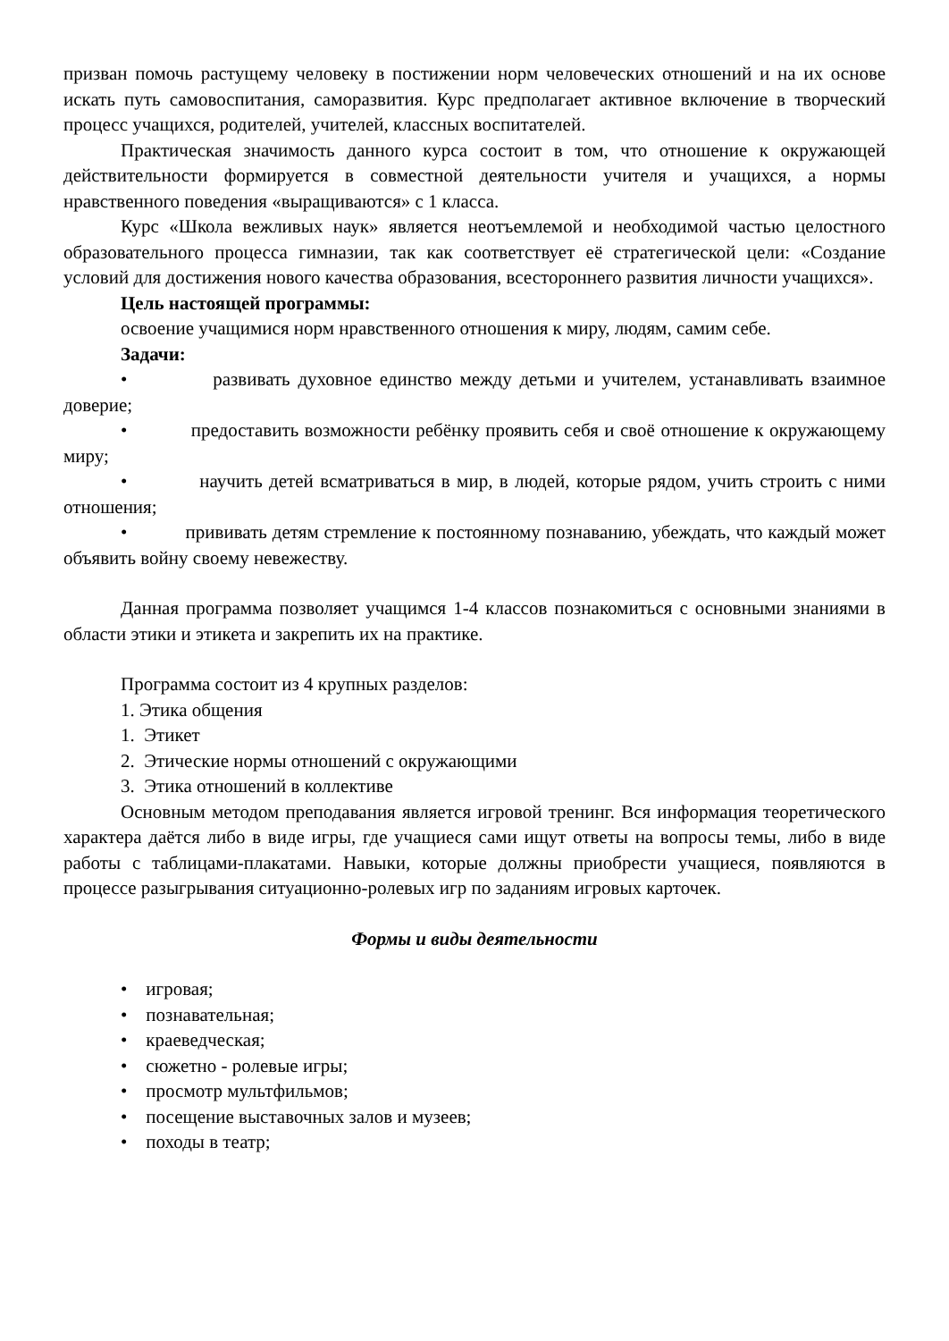призван помочь растущему человеку в постижении норм человеческих отношений и на их основе искать путь самовоспитания, саморазвития. Курс предполагает активное включение в творческий процесс учащихся, родителей, учителей, классных воспитателей.
Практическая значимость данного курса состоит в том, что отношение к окружающей действительности формируется в совместной деятельности учителя и учащихся, а нормы нравственного поведения «выращиваются» с 1 класса.
Курс «Школа вежливых наук» является неотъемлемой и необходимой частью целостного образовательного процесса гимназии, так как соответствует её стратегической цели: «Создание условий для достижения нового качества образования, всестороннего развития личности учащихся».
Цель настоящей программы:
освоение учащимися норм нравственного отношения к миру, людям, самим себе.
Задачи:
• развивать духовное единство между детьми и учителем, устанавливать взаимное доверие;
• предоставить возможности ребёнку проявить себя и своё отношение к окружающему миру;
• научить детей всматриваться в мир, в людей, которые рядом, учить строить с ними отношения;
• прививать детям стремление к постоянному познаванию, убеждать, что каждый может объявить войну своему невежеству.
Данная программа позволяет учащимся 1-4 классов познакомиться с основными знаниями в области этики и этикета и закрепить их на практике.
Программа состоит из 4 крупных разделов:
1. Этика общения
1. Этикет
2. Этические нормы отношений с окружающими
3. Этика отношений в коллективе
Основным методом преподавания является игровой тренинг. Вся информация теоретического характера даётся либо в виде игры, где учащиеся сами ищут ответы на вопросы темы, либо в виде работы с таблицами-плакатами. Навыки, которые должны приобрести учащиеся, появляются в процессе разыгрывания ситуационно-ролевых игр по заданиям игровых карточек.
Формы и виды деятельности
• игровая;
• познавательная;
• краеведческая;
• сюжетно - ролевые игры;
• просмотр мультфильмов;
• посещение выставочных залов и музеев;
• походы в театр;